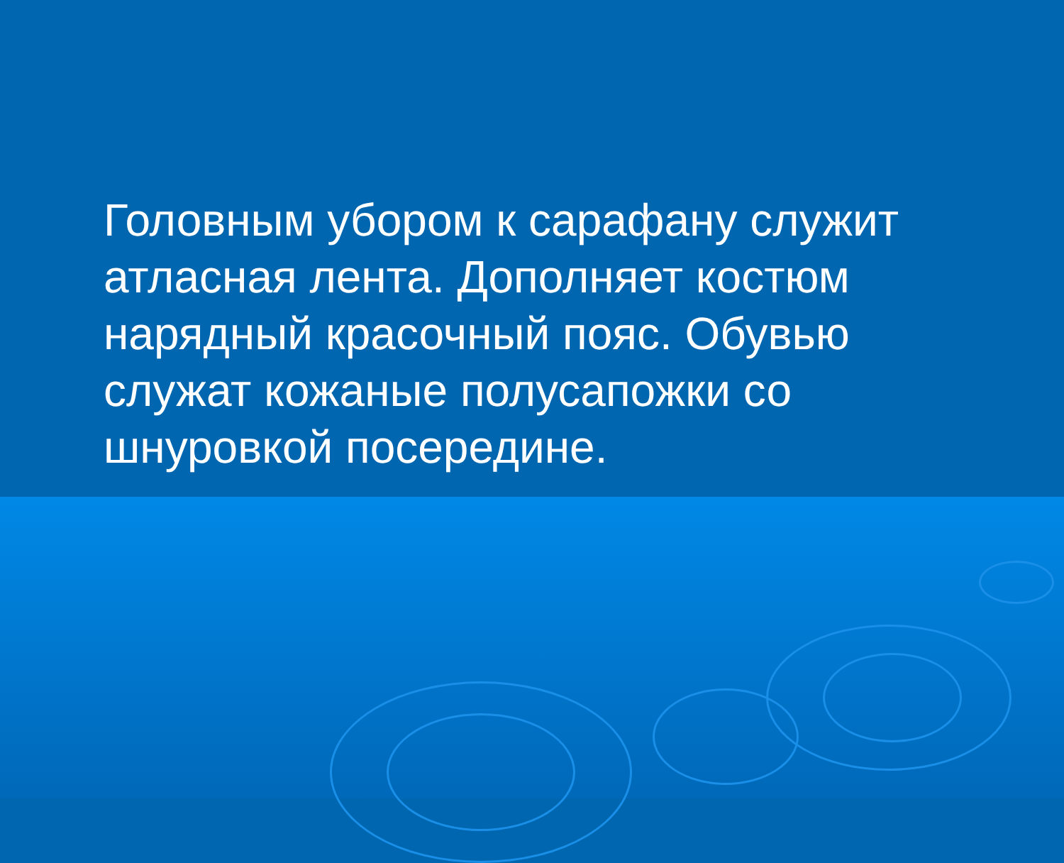Головным убором к сарафану служит атласная лента. Дополняет костюм нарядный красочный пояс. Обувью служат кожаные полусапожки со шнуровкой посередине.